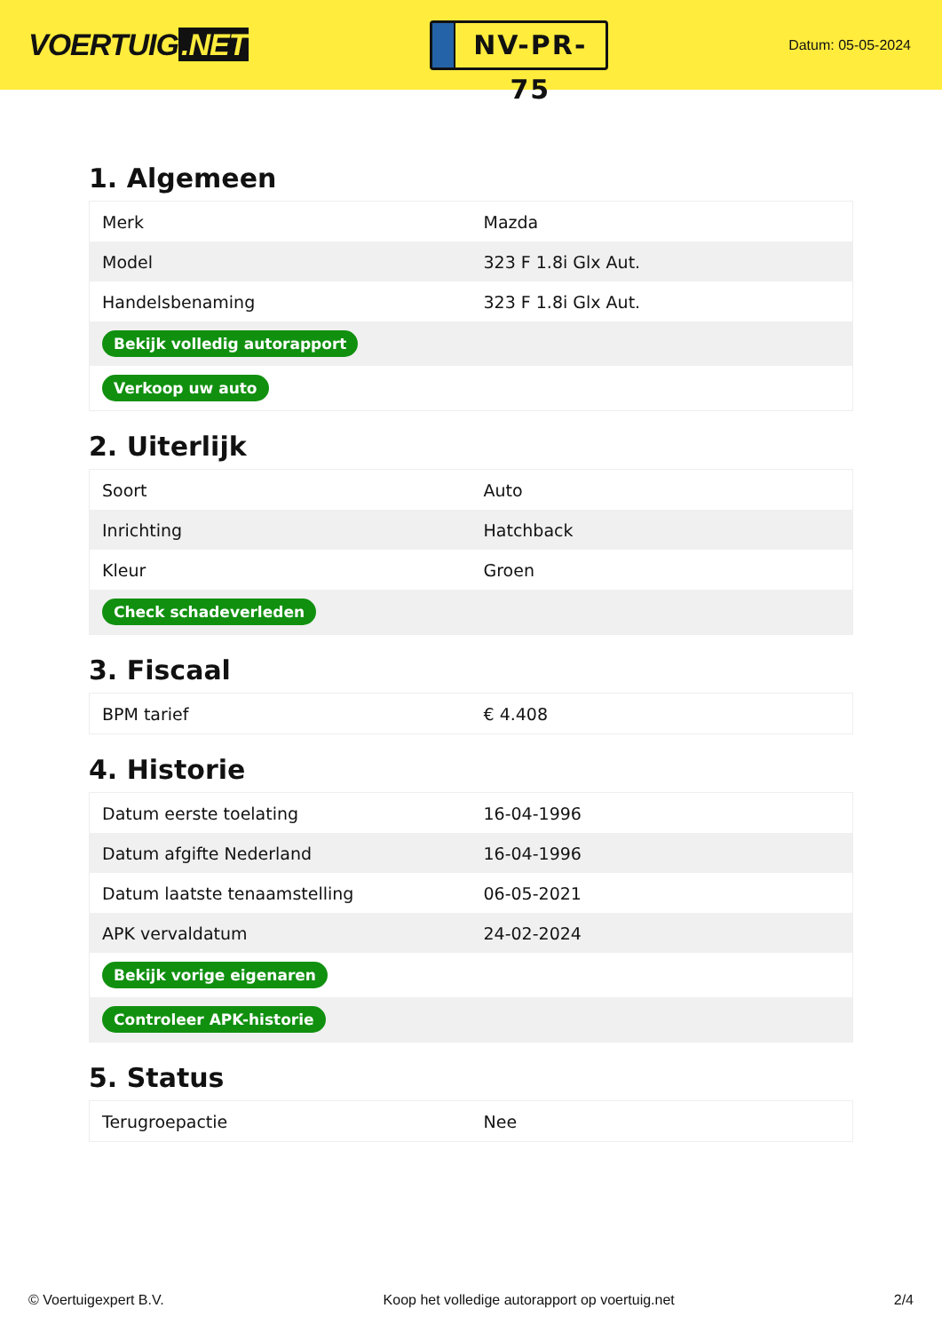VOERTUIG.NET
NV-PR-75
Datum: 05-05-2024
1. Algemeen
| Merk | Mazda |
| Model | 323 F 1.8i Glx Aut. |
| Handelsbenaming | 323 F 1.8i Glx Aut. |
| Bekijk volledig autorapport | |
| Verkoop uw auto | |
2. Uiterlijk
| Soort | Auto |
| Inrichting | Hatchback |
| Kleur | Groen |
| Check schadeverleden | |
3. Fiscaal
| BPM tarief | € 4.408 |
4. Historie
| Datum eerste toelating | 16-04-1996 |
| Datum afgifte Nederland | 16-04-1996 |
| Datum laatste tenaamstelling | 06-05-2021 |
| APK vervaldatum | 24-02-2024 |
| Bekijk vorige eigenaren | |
| Controleer APK-historie | |
5. Status
| Terugroepactie | Nee |
© Voertuigexpert B.V. Koop het volledige autorapport op voertuig.net 2/4